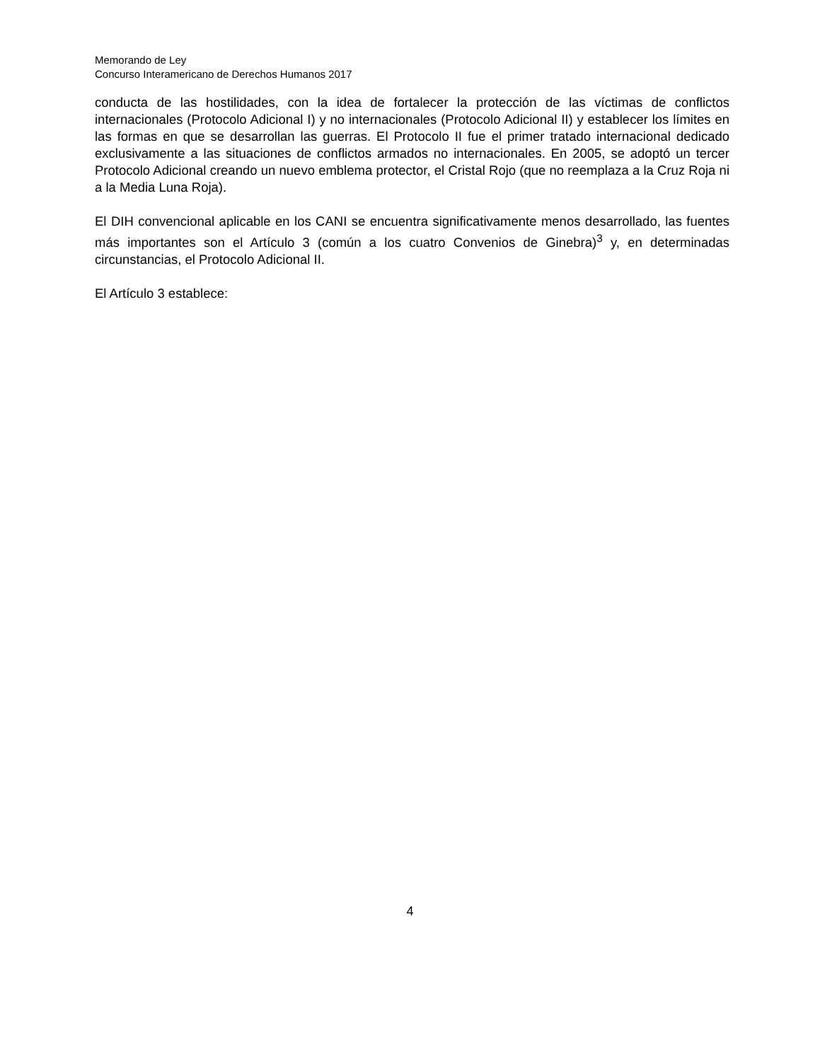Memorando de Ley
Concurso Interamericano de Derechos Humanos 2017
conducta de las hostilidades, con la idea de fortalecer la protección de las víctimas de conflictos internacionales (Protocolo Adicional I) y no internacionales (Protocolo Adicional II) y establecer los límites en las formas en que se desarrollan las guerras. El Protocolo II fue el primer tratado internacional dedicado exclusivamente a las situaciones de conflictos armados no internacionales. En 2005, se adoptó un tercer Protocolo Adicional creando un nuevo emblema protector, el Cristal Rojo (que no reemplaza a la Cruz Roja ni a la Media Luna Roja).
El DIH convencional aplicable en los CANI se encuentra significativamente menos desarrollado, las fuentes más importantes son el Artículo 3 (común a los cuatro Convenios de Ginebra)<sup>3</sup> y, en determinadas circunstancias, el Protocolo Adicional II.
El Artículo 3 establece:
4